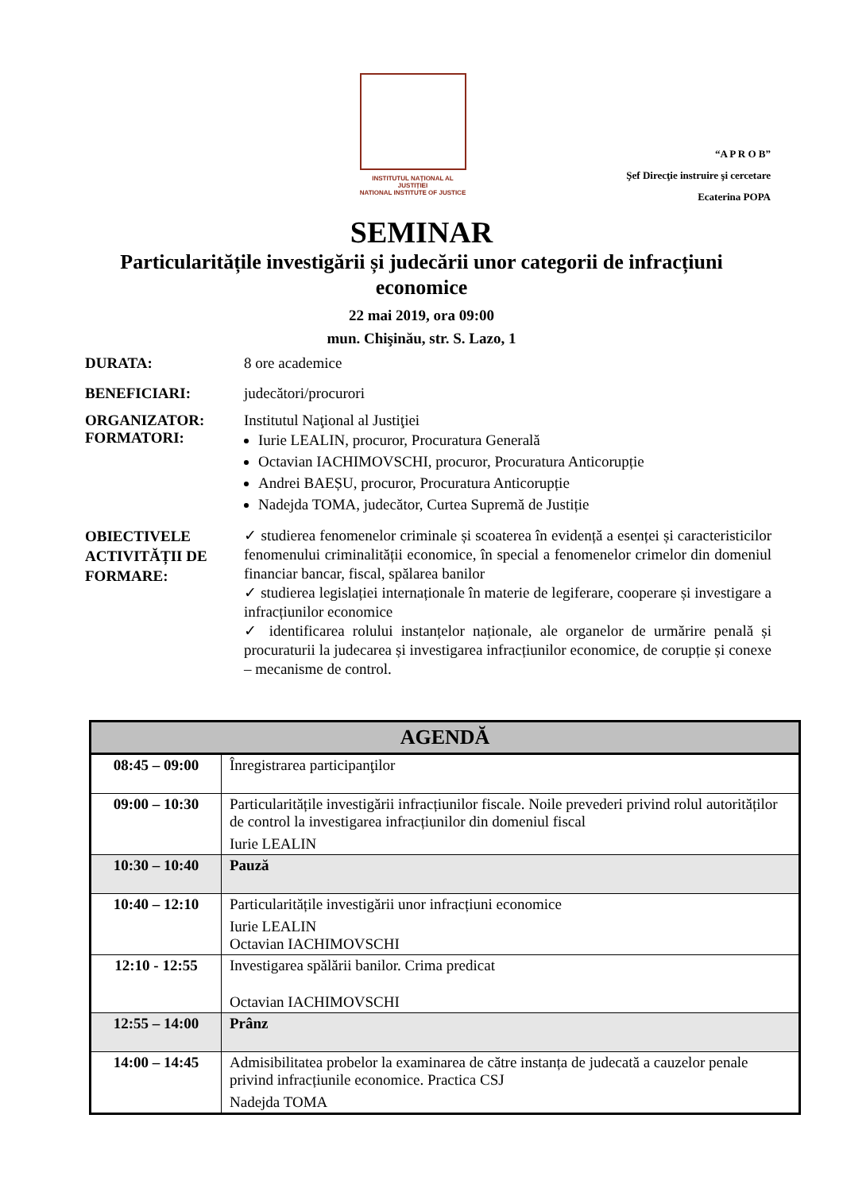INSTITUTUL NAȚIONAL AL JUSTIȚIEI
NATIONAL INSTITUTE OF JUSTICE
“A P R O B”
Şef Direcţie instruire şi cercetare
Ecaterina POPA
SEMINAR
Particularitățile investigării și judecării unor categorii de infracțiuni economice
22 mai 2019, ora 09:00
mun. Chişinău, str. S. Lazo, 1
DURATA: 8 ore academice
BENEFICIARI: judecători/procurori
ORGANIZATOR: Institutul Naţional al Justiţiei
FORMATORI:
Iurie LEALIN, procuror, Procuratura Generală
Octavian IACHIMOVSCHI, procuror, Procuratura Anticorupție
Andrei BAEȘU, procuror, Procuratura Anticorupție
Nadejda TOMA, judecător, Curtea Supremă de Justiție
OBIECTIVELE ACTIVITĂȚII DE FORMARE:
✓ studierea fenomenelor criminale și scoaterea în evidență a esenței și caracteristicilor fenomenului criminalității economice, în special a fenomenelor crimelor din domeniul financiar bancar, fiscal, spălarea banilor
✓ studierea legislației internaționale în materie de legiferare, cooperare și investigare a infracțiunilor economice
✓ identificarea rolului instanțelor naționale, ale organelor de urmărire penală și procuraturii la judecarea și investigarea infracțiunilor economice, de corupție și conexe – mecanisme de control.
| AGENDĂ | |
| --- | --- |
| 08:45 – 09:00 | Înregistrarea participanţilor |
| 09:00 – 10:30 | Particularitățile investigării infracțiunilor fiscale. Noile prevederi privind rolul autorităților de control la investigarea infracțiunilor din domeniul fiscal Iurie LEALIN |
| 10:30 – 10:40 | Pauză |
| 10:40 – 12:10 | Particularitățile investigării unor infracțiuni economice Iurie LEALIN Octavian IACHIMOVSCHI |
| 12:10 - 12:55 | Investigarea spălării banilor. Crima predicat Octavian IACHIMOVSCHI |
| 12:55 – 14:00 | Prânz |
| 14:00 – 14:45 | Admisibilitatea probelor la examinarea de către instanța de judecată a cauzelor penale privind infracțiunile economice. Practica CSJ Nadejda TOMA |